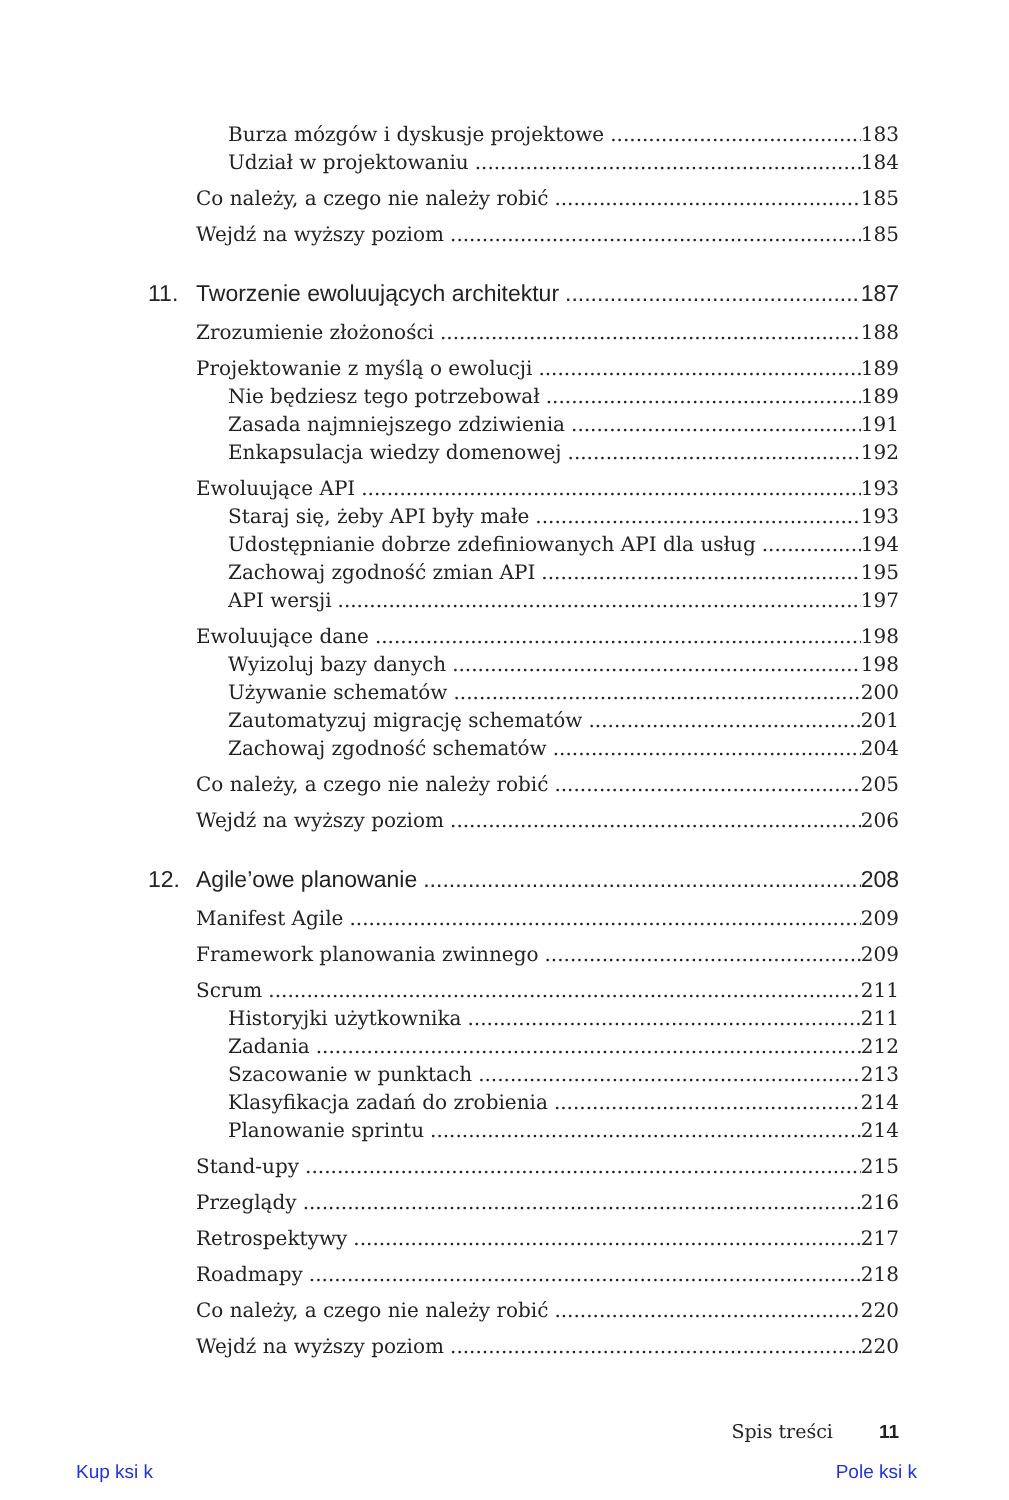Burza mózgów i dyskusje projektowe 183
Udział w projektowaniu 184
Co należy, a czego nie należy robić 185
Wejdź na wyższy poziom 185
11. Tworzenie ewoluujących architektur 187
Zrozumienie złożoności 188
Projektowanie z myślą o ewolucji 189
Nie będziesz tego potrzebował 189
Zasada najmniejszego zdziwienia 191
Enkapsulacja wiedzy domenowej 192
Ewoluujące API 193
Staraj się, żeby API były małe 193
Udostępnianie dobrze zdefiniowanych API dla usług 194
Zachowaj zgodność zmian API 195
API wersji 197
Ewoluujące dane 198
Wyizoluj bazy danych 198
Używanie schematów 200
Zautomatyzuj migrację schematów 201
Zachowaj zgodność schematów 204
Co należy, a czego nie należy robić 205
Wejdź na wyższy poziom 206
12. Agile’owe planowanie 208
Manifest Agile 209
Framework planowania zwinnego 209
Scrum 211
Historyjki użytkownika 211
Zadania 212
Szacowanie w punktach 213
Klasyfikacja zadań do zrobienia 214
Planowanie sprintu 214
Stand-upy 215
Przeglądy 216
Retrospektywy 217
Roadmapy 218
Co należy, a czego nie należy robić 220
Wejdź na wyższy poziom 220
Spis treści 11
Kup ksi k Pole ksi k